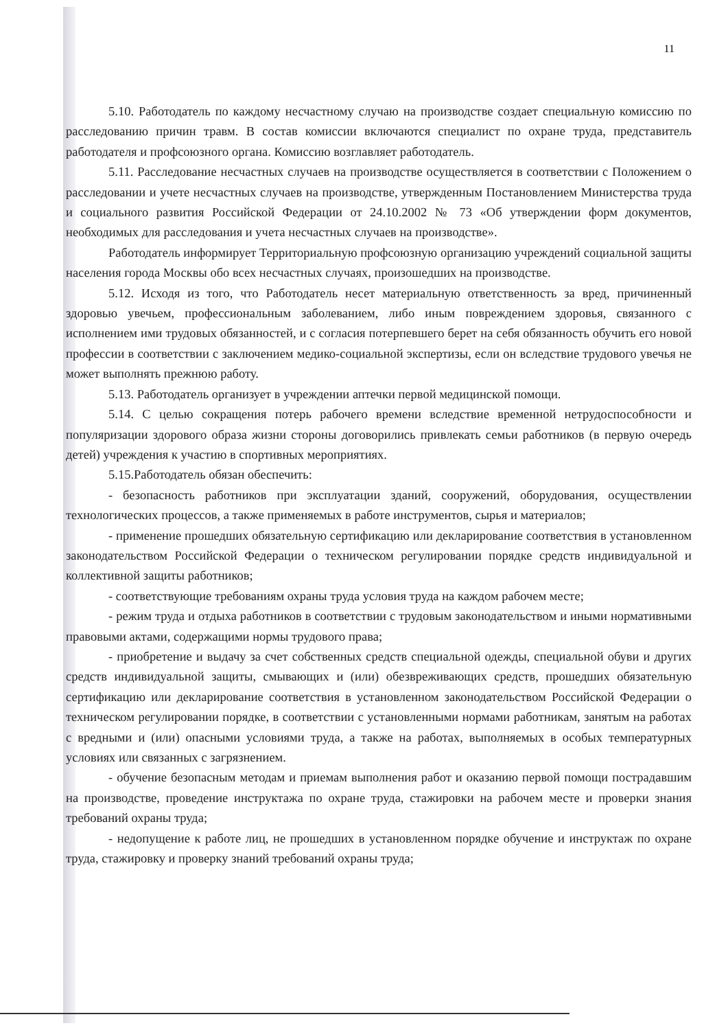11
5.10. Работодатель по каждому несчастному случаю на производстве создает специальную комиссию по расследованию причин травм. В состав комиссии включаются специалист по охране труда, представитель работодателя и профсоюзного органа. Комиссию возглавляет работодатель.
5.11. Расследование несчастных случаев на производстве осуществляется в соответствии с Положением о расследовании и учете несчастных случаев на производстве, утвержденным Постановлением Министерства труда и социального развития Российской Федерации от 24.10.2002 № 73 «Об утверждении форм документов, необходимых для расследования и учета несчастных случаев на производстве».
Работодатель информирует Территориальную профсоюзную организацию учреждений социальной защиты населения города Москвы обо всех несчастных случаях, произошедших на производстве.
5.12. Исходя из того, что Работодатель несет материальную ответственность за вред, причиненный здоровью увечьем, профессиональным заболеванием, либо иным повреждением здоровья, связанного с исполнением ими трудовых обязанностей, и с согласия потерпевшего берет на себя обязанность обучить его новой профессии в соответствии с заключением медико-социальной экспертизы, если он вследствие трудового увечья не может выполнять прежнюю работу.
5.13. Работодатель организует в учреждении аптечки первой медицинской помощи.
5.14. С целью сокращения потерь рабочего времени вследствие временной нетрудоспособности и популяризации здорового образа жизни стороны договорились привлекать семьи работников (в первую очередь детей) учреждения к участию в спортивных мероприятиях.
5.15.Работодатель обязан обеспечить:
- безопасность работников при эксплуатации зданий, сооружений, оборудования, осуществлении технологических процессов, а также применяемых в работе инструментов, сырья и материалов;
- применение прошедших обязательную сертификацию или декларирование соответствия в установленном законодательством Российской Федерации о техническом регулировании порядке средств индивидуальной и коллективной защиты работников;
- соответствующие требованиям охраны труда условия труда на каждом рабочем месте;
- режим труда и отдыха работников в соответствии с трудовым законодательством и иными нормативными правовыми актами, содержащими нормы трудового права;
- приобретение и выдачу за счет собственных средств специальной одежды, специальной обуви и других средств индивидуальной защиты, смывающих и (или) обезвреживающих средств, прошедших обязательную сертификацию или декларирование соответствия в установленном законодательством Российской Федерации о техническом регулировании порядке, в соответствии с установленными нормами работникам, занятым на работах с вредными и (или) опасными условиями труда, а также на работах, выполняемых в особых температурных условиях или связанных с загрязнением.
- обучение безопасным методам и приемам выполнения работ и оказанию первой помощи пострадавшим на производстве, проведение инструктажа по охране труда, стажировки на рабочем месте и проверки знания требований охраны труда;
- недопущение к работе лиц, не прошедших в установленном порядке обучение и инструктаж по охране труда, стажировку и проверку знаний требований охраны труда;